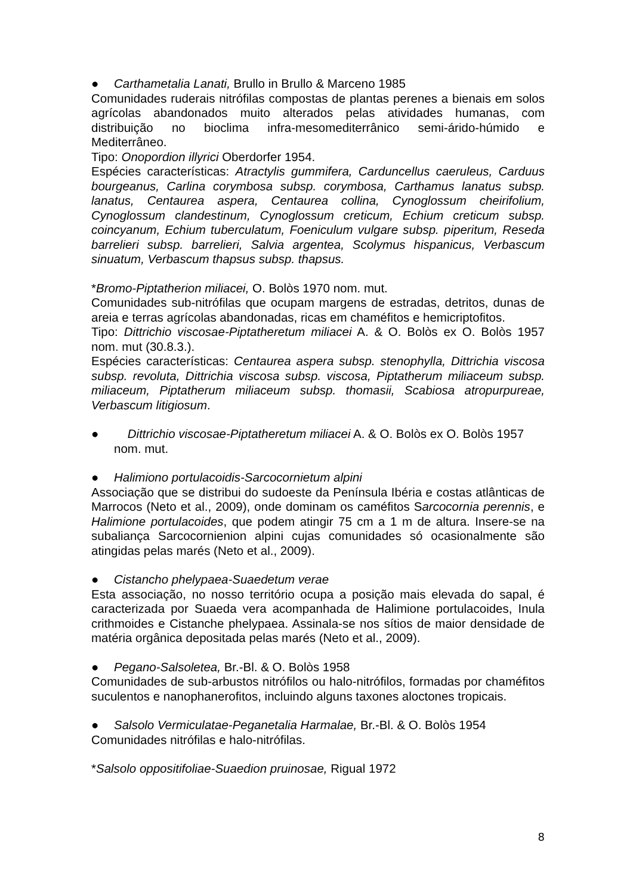● Carthametalia Lanati, Brullo in Brullo & Marceno 1985
Comunidades ruderais nitrófilas compostas de plantas perenes a bienais em solos agrícolas abandonados muito alterados pelas atividades humanas, com distribuição no bioclima infra-mesomediterrânico semi-árido-húmido e Mediterrâneo.
Tipo: Onopordion illyrici Oberdorfer 1954.
Espécies características: Atractylis gummifera, Carduncellus caeruleus, Carduus bourgeanus, Carlina corymbosa subsp. corymbosa, Carthamus lanatus subsp. lanatus, Centaurea aspera, Centaurea collina, Cynoglossum cheirifolium, Cynoglossum clandestinum, Cynoglossum creticum, Echium creticum subsp. coincyanum, Echium tuberculatum, Foeniculum vulgare subsp. piperitum, Reseda barrelieri subsp. barrelieri, Salvia argentea, Scolymus hispanicus, Verbascum sinuatum, Verbascum thapsus subsp. thapsus.
*Bromo-Piptatherion miliacei, O. Bolòs 1970 nom. mut.
Comunidades sub-nitrófilas que ocupam margens de estradas, detritos, dunas de areia e terras agrícolas abandonadas, ricas em chaméfitos e hemicriptofitos.
Tipo: Dittrichio viscosae-Piptatheretum miliacei A. & O. Bolòs ex O. Bolòs 1957 nom. mut (30.8.3.).
Espécies características: Centaurea aspera subsp. stenophylla, Dittrichia viscosa subsp. revoluta, Dittrichia viscosa subsp. viscosa, Piptatherum miliaceum subsp. miliaceum, Piptatherum miliaceum subsp. thomasii, Scabiosa atropurpureae, Verbascum litigiosum.
● Dittrichio viscosae-Piptatheretum miliacei A. & O. Bolòs ex O. Bolòs 1957
nom. mut.
● Halimiono portulacoidis-Sarcocornietum alpini
Associação que se distribui do sudoeste da Península Ibéria e costas atlânticas de Marrocos (Neto et al., 2009), onde dominam os caméfitos Sarcocornia perennis, e Halimione portulacoides, que podem atingir 75 cm a 1 m de altura. Insere-se na subaliança Sarcocornienion alpini cujas comunidades só ocasionalmente são atingidas pelas marés (Neto et al., 2009).
● Cistancho phelypaea-Suaedetum verae
Esta associação, no nosso território ocupa a posição mais elevada do sapal, é caracterizada por Suaeda vera acompanhada de Halimione portulacoides, Inula crithmoides e Cistanche phelypaea. Assinala-se nos sítios de maior densidade de matéria orgânica depositada pelas marés (Neto et al., 2009).
● Pegano-Salsoletea, Br.-Bl. & O. Bolòs 1958
Comunidades de sub-arbustos nitrófilos ou halo-nitrófilos, formadas por chaméfitos suculentos e nanophanerofitos, incluindo alguns taxones aloctones tropicais.
● Salsolo Vermiculatae-Peganetalia Harmalae, Br.-Bl. & O. Bolòs 1954
Comunidades nitrófilas e halo-nitrófilas.
*Salsolo oppositifoliae-Suaedion pruinosae, Rigual 1972
8